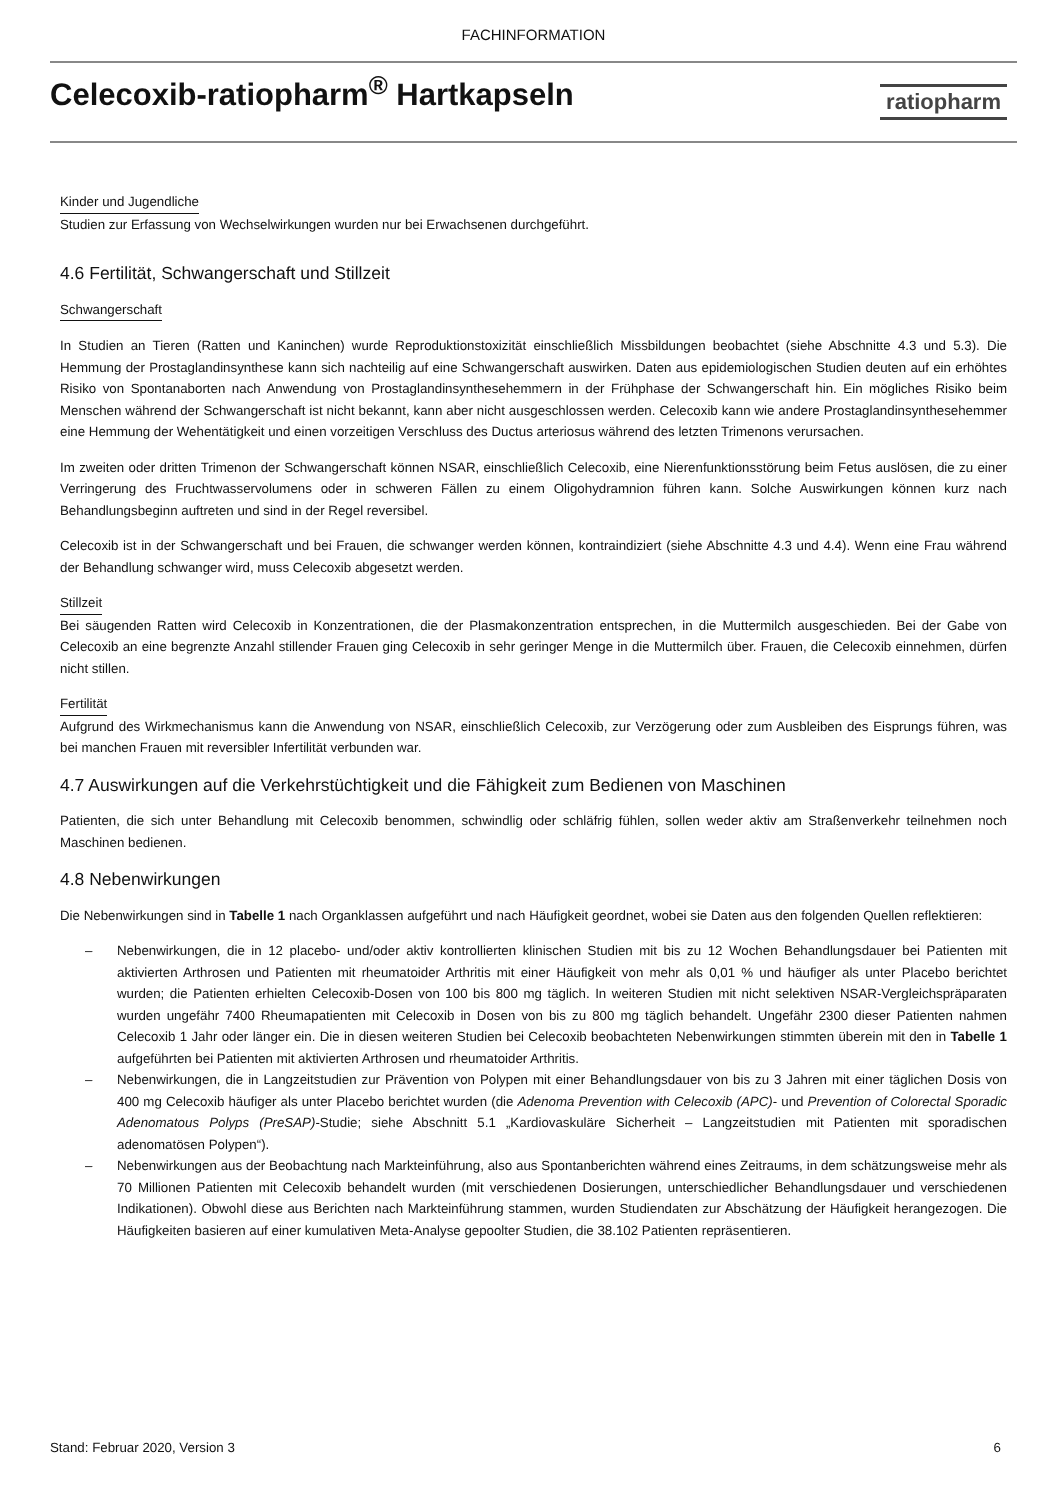FACHINFORMATION
Celecoxib-ratiopharm<sup>®</sup> Hartkapseln
ratiopharm
Kinder und Jugendliche
Studien zur Erfassung von Wechselwirkungen wurden nur bei Erwachsenen durchgeführt.
4.6 Fertilität, Schwangerschaft und Stillzeit
Schwangerschaft
In Studien an Tieren (Ratten und Kaninchen) wurde Reproduktionstoxizität einschließlich Missbildungen beobachtet (siehe Abschnitte 4.3 und 5.3). Die Hemmung der Prostaglandinsynthese kann sich nachteilig auf eine Schwangerschaft auswirken. Daten aus epidemiologischen Studien deuten auf ein erhöhtes Risiko von Spontanaborten nach Anwendung von Prostaglandinsynthesehemmern in der Frühphase der Schwangerschaft hin. Ein mögliches Risiko beim Menschen während der Schwangerschaft ist nicht bekannt, kann aber nicht ausgeschlossen werden. Celecoxib kann wie andere Prostaglandinsynthesehemmer eine Hemmung der Wehentätigkeit und einen vorzeitigen Verschluss des Ductus arteriosus während des letzten Trimenons verursachen.
Im zweiten oder dritten Trimenon der Schwangerschaft können NSAR, einschließlich Celecoxib, eine Nierenfunktionsstörung beim Fetus auslösen, die zu einer Verringerung des Fruchtwasservolumens oder in schweren Fällen zu einem Oligohydramnion führen kann. Solche Auswirkungen können kurz nach Behandlungsbeginn auftreten und sind in der Regel reversibel.
Celecoxib ist in der Schwangerschaft und bei Frauen, die schwanger werden können, kontraindiziert (siehe Abschnitte 4.3 und 4.4). Wenn eine Frau während der Behandlung schwanger wird, muss Celecoxib abgesetzt werden.
Stillzeit
Bei säugenden Ratten wird Celecoxib in Konzentrationen, die der Plasmakonzentration entsprechen, in die Muttermilch ausgeschieden. Bei der Gabe von Celecoxib an eine begrenzte Anzahl stillender Frauen ging Celecoxib in sehr geringer Menge in die Muttermilch über. Frauen, die Celecoxib einnehmen, dürfen nicht stillen.
Fertilität
Aufgrund des Wirkmechanismus kann die Anwendung von NSAR, einschließlich Celecoxib, zur Verzögerung oder zum Ausbleiben des Eisprungs führen, was bei manchen Frauen mit reversibler Infertilität verbunden war.
4.7 Auswirkungen auf die Verkehrstüchtigkeit und die Fähigkeit zum Bedienen von Maschinen
Patienten, die sich unter Behandlung mit Celecoxib benommen, schwindlig oder schläfrig fühlen, sollen weder aktiv am Straßenverkehr teilnehmen noch Maschinen bedienen.
4.8 Nebenwirkungen
Die Nebenwirkungen sind in Tabelle 1 nach Organklassen aufgeführt und nach Häufigkeit geordnet, wobei sie Daten aus den folgenden Quellen reflektieren:
– Nebenwirkungen, die in 12 placebo- und/oder aktiv kontrollierten klinischen Studien mit bis zu 12 Wochen Behandlungsdauer bei Patienten mit aktivierten Arthrosen und Patienten mit rheumatoider Arthritis mit einer Häufigkeit von mehr als 0,01 % und häufiger als unter Placebo berichtet wurden; die Patienten erhielten Celecoxib-Dosen von 100 bis 800 mg täglich. In weiteren Studien mit nicht selektiven NSAR-Vergleichspräparaten wurden ungefähr 7400 Rheumapatienten mit Celecoxib in Dosen von bis zu 800 mg täglich behandelt. Ungefähr 2300 dieser Patienten nahmen Celecoxib 1 Jahr oder länger ein. Die in diesen weiteren Studien bei Celecoxib beobachteten Nebenwirkungen stimmten überein mit den in Tabelle 1 aufgeführten bei Patienten mit aktivierten Arthrosen und rheumatoider Arthritis.
– Nebenwirkungen, die in Langzeitstudien zur Prävention von Polypen mit einer Behandlungsdauer von bis zu 3 Jahren mit einer täglichen Dosis von 400 mg Celecoxib häufiger als unter Placebo berichtet wurden (die Adenoma Prevention with Celecoxib (APC)- und Prevention of Colorectal Sporadic Adenomatous Polyps (PreSAP)-Studie; siehe Abschnitt 5.1 „Kardiovaskuläre Sicherheit – Langzeitstudien mit Patienten mit sporadischen adenomatösen Polypen“).
– Nebenwirkungen aus der Beobachtung nach Markteinführung, also aus Spontanberichten während eines Zeitraums, in dem schätzungsweise mehr als 70 Millionen Patienten mit Celecoxib behandelt wurden (mit verschiedenen Dosierungen, unterschiedlicher Behandlungsdauer und verschiedenen Indikationen). Obwohl diese aus Berichten nach Markteinführung stammen, wurden Studiendaten zur Abschätzung der Häufigkeit herangezogen. Die Häufigkeiten basieren auf einer kumulativen Meta-Analyse gepoolter Studien, die 38.102 Patienten repräsentieren.
Stand: Februar 2020, Version 3 6